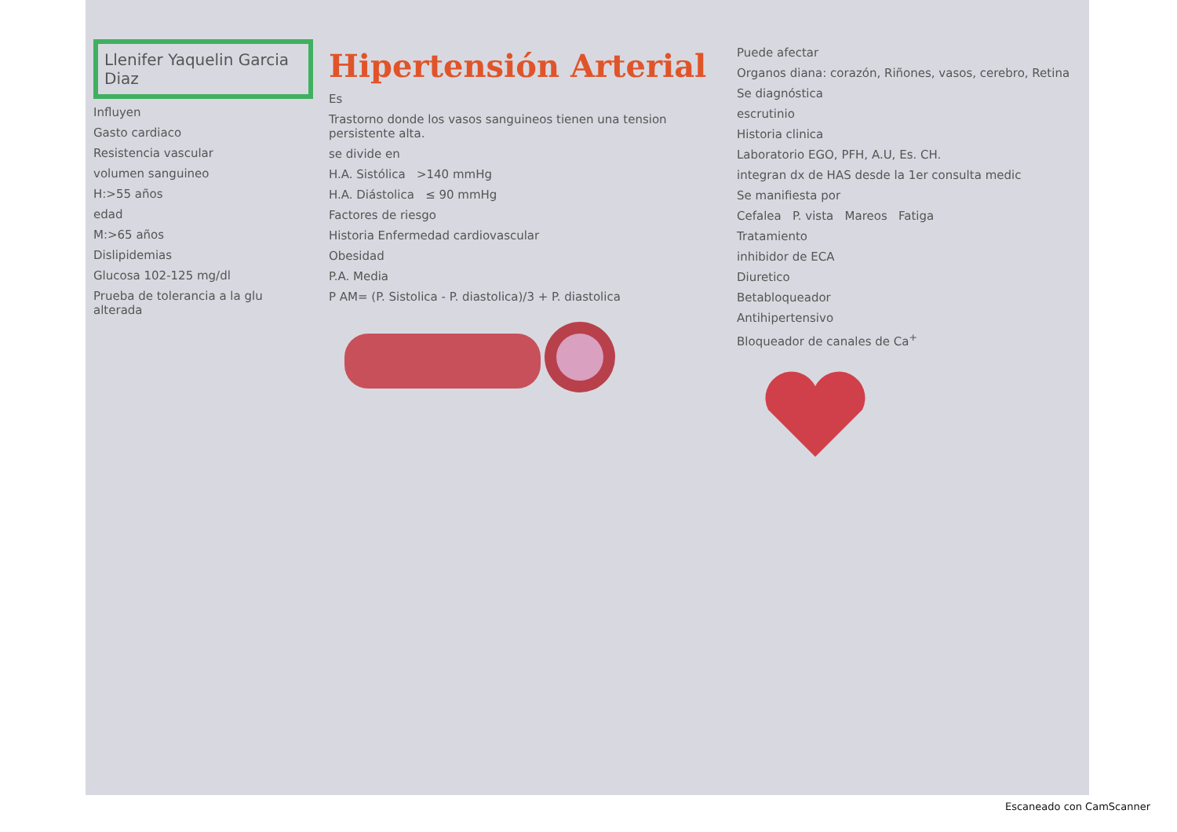Llenifer Yaquelin Garcia Diaz
Influyen
Gasto cardiaco
Resistencia vascular
volumen sanguineo
H:>55 años
edad
M:>65 años
Dislipidemias
Glucosa 102-125 mg/dl
Prueba de tolerancia a la glu alterada
Hipertensión Arterial
Es
Trastorno donde los vasos sanguineos tienen una tension persistente alta.
se divide en
H.A. Sistólica >140 mmHg
H.A. Diástolica ≤ 90 mmHg
Factores de riesgo
Historia Enfermedad cardiovascular
Obesidad
P.A. Media
P AM= (P. Sistolica - P. diastolica)/3 + P. diastolica
Puede afectar
Organos diana: corazón, Riñones, vasos, cerebro, Retina
Se diagnóstica
escrutinio
Historia clinica
Laboratorio EGO, PFH, A.U, Es. CH.
integran dx de HAS desde la 1er consulta medic
Se manifiesta por
Cefalea P. vista Mareos Fatiga
Tratamiento
inhibidor de ECA
Diuretico
Betabloqueador
Antihipertensivo
Bloqueador de canales de Ca<sup>+</sup>
Escaneado con CamScanner